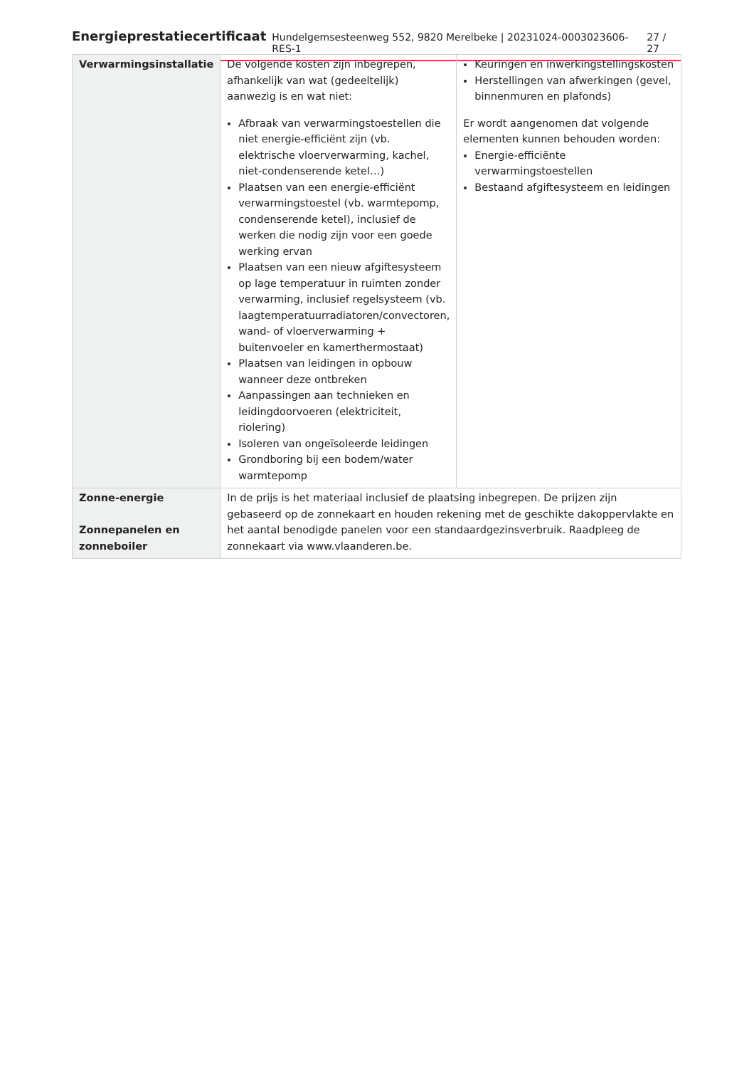Energieprestatiecertificaat Hundelgemsesteenweg 552, 9820 Merelbeke | 20231024-0003023606-RES-1 27 / 27
| Verwarmingsinstallatie | De volgende kosten zijn inbegrepen, afhankelijk van wat (gedeeltelijk) aanwezig is en wat niet: Afbraak van verwarmingstoestellen die niet energie-efficiënt zijn (vb. elektrische vloerverwarming, kachel, niet-condenserende ketel…) Plaatsen van een energie-efficiënt verwarmingstoestel (vb. warmtepomp, condenserende ketel), inclusief de werken die nodig zijn voor een goede werking ervan Plaatsen van een nieuw afgiftesysteem op lage temperatuur in ruimten zonder verwarming, inclusief regelsysteem (vb. laagtemperatuurradiatoren/convectoren, wand- of vloerverwarming + buitenvoeler en kamerthermostaat) Plaatsen van leidingen in opbouw wanneer deze ontbreken Aanpassingen aan technieken en leidingdoorvoeren (elektriciteit, riolering) Isoleren van ongeïsoleerde leidingen Grondboring bij een bodem/water warmtepomp | Keuringen en inwerkingstellingskosten Herstellingen van afwerkingen (gevel, binnenmuren en plafonds) Er wordt aangenomen dat volgende elementen kunnen behouden worden: Energie-efficiënte verwarmingstoestellen Bestaand afgiftesysteem en leidingen |
| Zonne-energie Zonnepanelen en zonneboiler | In de prijs is het materiaal inclusief de plaatsing inbegrepen. De prijzen zijn gebaseerd op de zonnekaart en houden rekening met de geschikte dakoppervlakte en het aantal benodigde panelen voor een standaardgezinsverbruik. Raadpleeg de zonnekaart via www.vlaanderen.be . | |